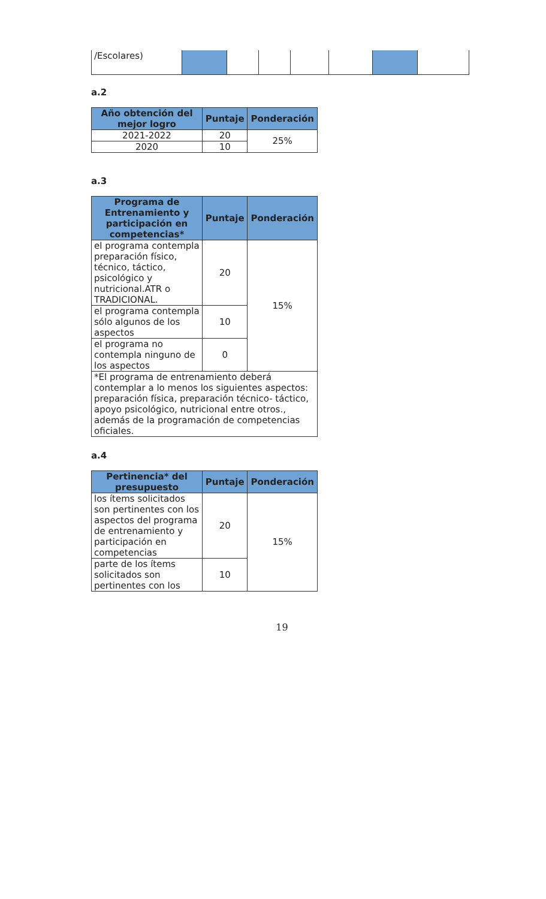| /Escolares) | | | | | | | |
a.2
| Año obtención del mejor logro | Puntaje | Ponderación |
| --- | --- | --- |
| 2021-2022 | 20 | 25% |
| 2020 | 10 | |
a.3
| Programa de Entrenamiento y participación en competencias* | Puntaje | Ponderación |
| --- | --- | --- |
| el programa contempla preparación físico, técnico, táctico, psicológico y nutricional.ATR o TRADICIONAL. | 20 | 15% |
| el programa contempla sólo algunos de los aspectos | 10 | |
| el programa no contempla ninguno de los aspectos | 0 | |
| *El programa de entrenamiento deberá contemplar a lo menos los siguientes aspectos: preparación física, preparación técnico- táctico, apoyo psicológico, nutricional entre otros., además de la programación de competencias oficiales. | | |
a.4
| Pertinencia* del presupuesto | Puntaje | Ponderación |
| --- | --- | --- |
| los ítems solicitados son pertinentes con los aspectos del programa de entrenamiento y participación en competencias | 20 | 15% |
| parte de los ítems solicitados son pertinentes con los | 10 | |
19